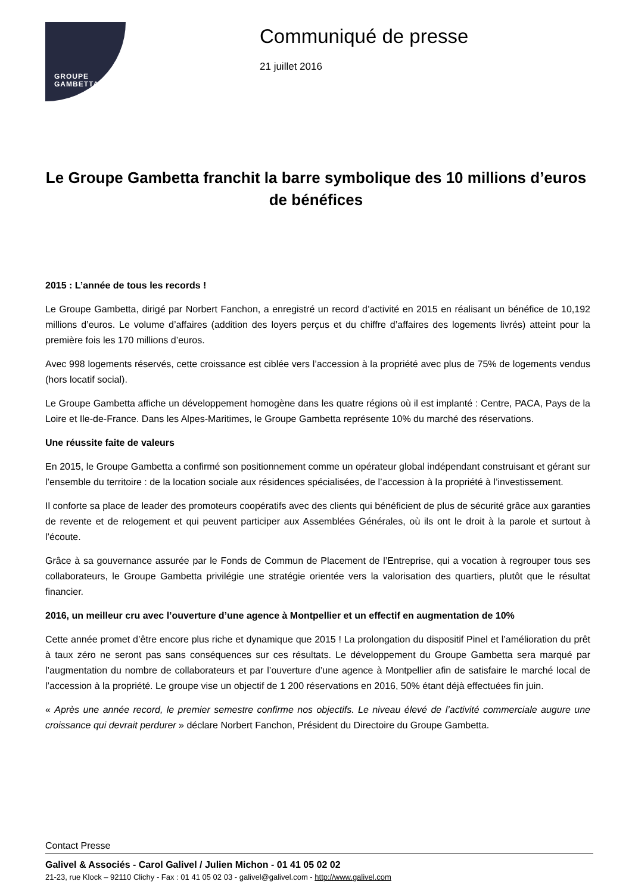GROUPE
GAMBETTA
Communiqué de presse
21 juillet 2016
Le Groupe Gambetta franchit la barre symbolique des 10 millions d’euros de bénéfices
2015 : L’année de tous les records !
Le Groupe Gambetta, dirigé par Norbert Fanchon, a enregistré un record d’activité en 2015 en réalisant un bénéfice de 10,192 millions d’euros. Le volume d’affaires (addition des loyers perçus et du chiffre d’affaires des logements livrés) atteint pour la première fois les 170 millions d’euros.
Avec 998 logements réservés, cette croissance est ciblée vers l’accession à la propriété avec plus de 75% de logements vendus (hors locatif social).
Le Groupe Gambetta affiche un développement homogène dans les quatre régions où il est implanté : Centre, PACA, Pays de la Loire et Ile-de-France. Dans les Alpes-Maritimes, le Groupe Gambetta représente 10% du marché des réservations.
Une réussite faite de valeurs
En 2015, le Groupe Gambetta a confirmé son positionnement comme un opérateur global indépendant construisant et gérant sur l’ensemble du territoire : de la location sociale aux résidences spécialisées, de l’accession à la propriété à l’investissement.
Il conforte sa place de leader des promoteurs coopératifs avec des clients qui bénéficient de plus de sécurité grâce aux garanties de revente et de relogement et qui peuvent participer aux Assemblées Générales, où ils ont le droit à la parole et surtout à l’écoute.
Grâce à sa gouvernance assurée par le Fonds de Commun de Placement de l’Entreprise, qui a vocation à regrouper tous ses collaborateurs, le Groupe Gambetta privilégie une stratégie orientée vers la valorisation des quartiers, plutôt que le résultat financier.
2016, un meilleur cru avec l’ouverture d’une agence à Montpellier et un effectif en augmentation de 10%
Cette année promet d’être encore plus riche et dynamique que 2015 ! La prolongation du dispositif Pinel et l’amélioration du prêt à taux zéro ne seront pas sans conséquences sur ces résultats. Le développement du Groupe Gambetta sera marqué par l’augmentation du nombre de collaborateurs et par l’ouverture d’une agence à Montpellier afin de satisfaire le marché local de l’accession à la propriété. Le groupe vise un objectif de 1 200 réservations en 2016, 50% étant déjà effectuées fin juin.
« Après une année record, le premier semestre confirme nos objectifs. Le niveau élevé de l’activité commerciale augure une croissance qui devrait perdurer » déclare Norbert Fanchon, Président du Directoire du Groupe Gambetta.
Contact Presse
Galivel & Associés - Carol Galivel / Julien Michon - 01 41 05 02 02
21-23, rue Klock – 92110 Clichy - Fax : 01 41 05 02 03 - galivel@galivel.com - http://www.galivel.com